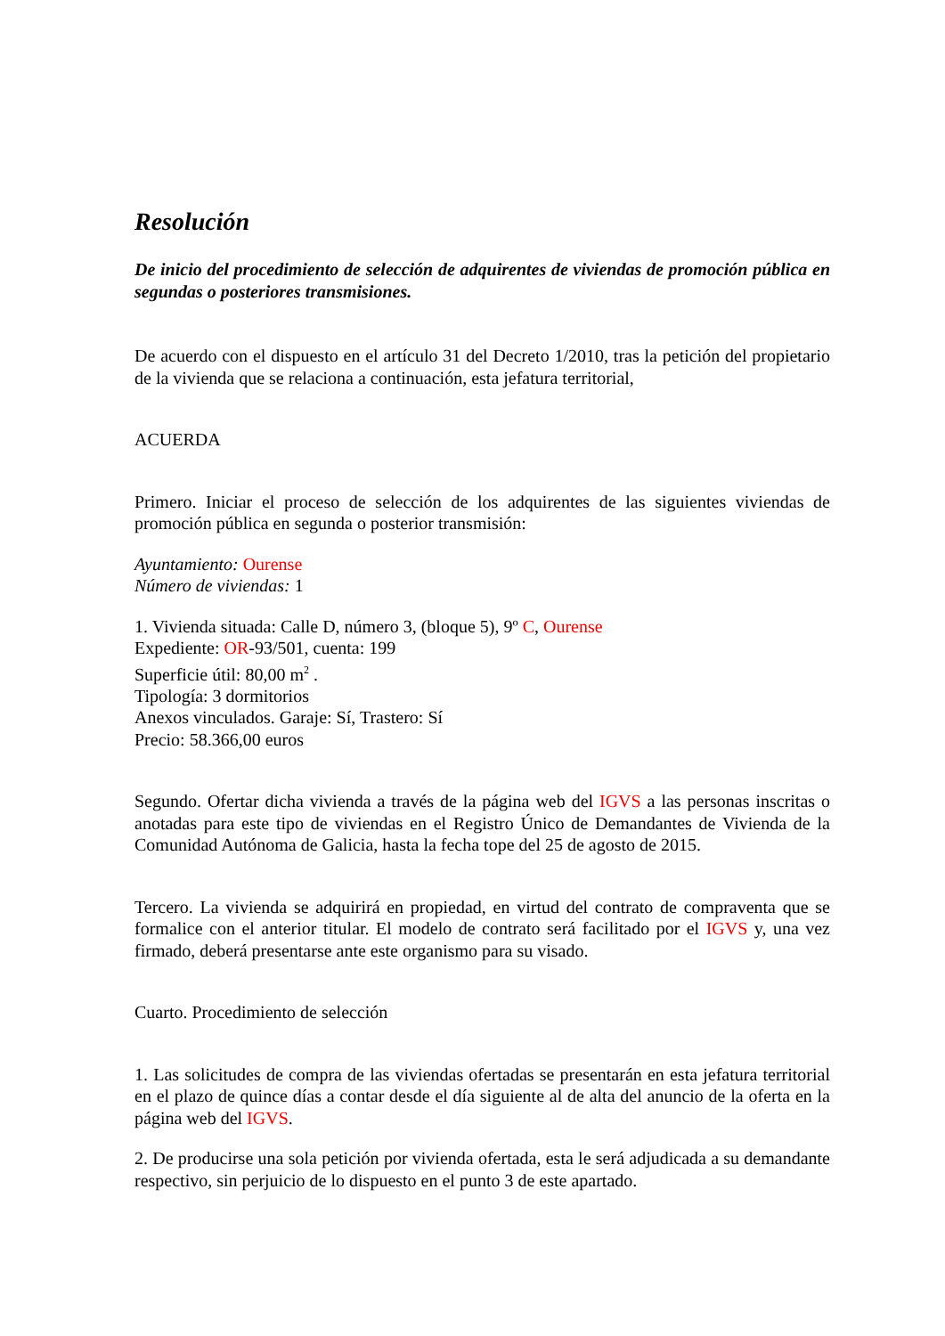Resolución
De inicio del procedimiento de selección de adquirentes de viviendas de promoción pública en segundas o posteriores transmisiones.
De acuerdo con el dispuesto en el artículo 31 del Decreto 1/2010, tras la petición del propietario de la vivienda que se relaciona a continuación, esta jefatura territorial,
ACUERDA
Primero. Iniciar el proceso de selección de los adquirentes de las siguientes viviendas de promoción pública en segunda o posterior transmisión:
Ayuntamiento: Ourense
Número de viviendas: 1
1. Vivienda situada: Calle D, número 3, (bloque 5), 9º C, Ourense
Expediente: OR-93/501, cuenta: 199
Superficie útil: 80,00 m<sup>2</sup> .
Tipología: 3 dormitorios
Anexos vinculados. Garaje: Sí, Trastero: Sí
Precio: 58.366,00 euros
Segundo. Ofertar dicha vivienda a través de la página web del IGVS a las personas inscritas o anotadas para este tipo de viviendas en el Registro Único de Demandantes de Vivienda de la Comunidad Autónoma de Galicia, hasta la fecha tope del 25 de agosto de 2015.
Tercero. La vivienda se adquirirá en propiedad, en virtud del contrato de compraventa que se formalice con el anterior titular. El modelo de contrato será facilitado por el IGVS y, una vez firmado, deberá presentarse ante este organismo para su visado.
Cuarto. Procedimiento de selección
1. Las solicitudes de compra de las viviendas ofertadas se presentarán en esta jefatura territorial en el plazo de quince días a contar desde el día siguiente al de alta del anuncio de la oferta en la página web del IGVS.
2. De producirse una sola petición por vivienda ofertada, esta le será adjudicada a su demandante respectivo, sin perjuicio de lo dispuesto en el punto 3 de este apartado.